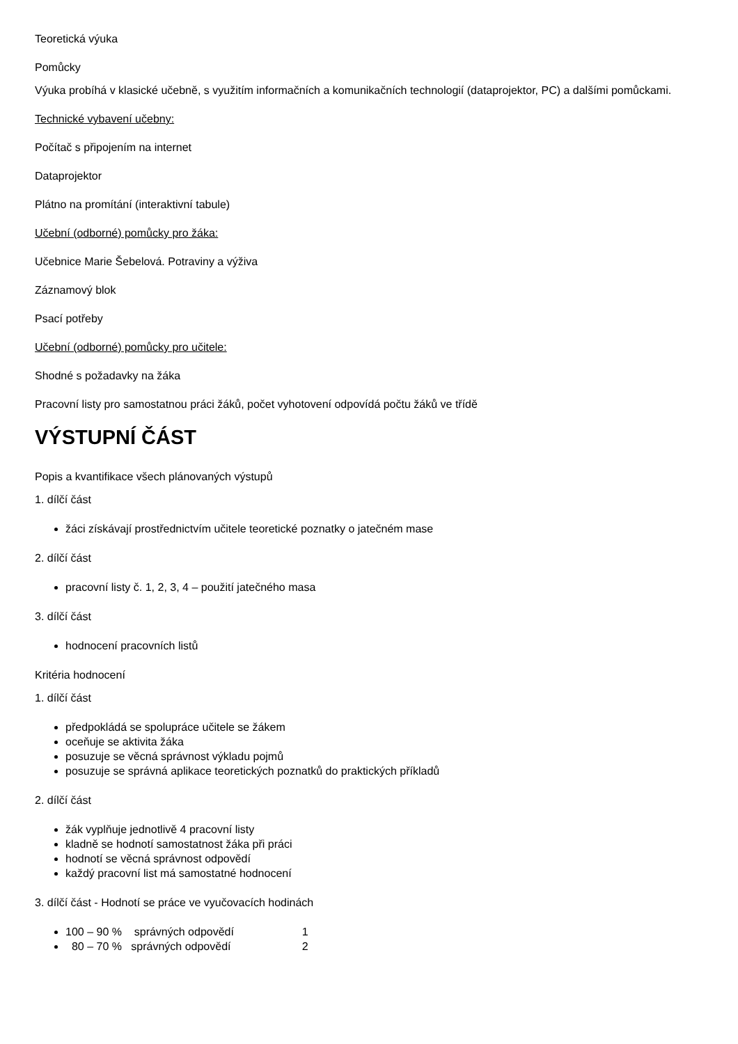Teoretická výuka
Pomůcky
Výuka probíhá v klasické učebně, s využitím informačních a komunikačních technologií (dataprojektor, PC) a dalšími pomůckami.
Technické vybavení učebny:
Počítač s připojením na internet
Dataprojektor
Plátno na promítání (interaktivní tabule)
Učební (odborné) pomůcky pro žáka:
Učebnice Marie Šebelová. Potraviny a výživa
Záznamový blok
Psací potřeby
Učební (odborné) pomůcky pro učitele:
Shodné s požadavky na žáka
Pracovní listy pro samostatnou práci žáků, počet vyhotovení odpovídá počtu žáků ve třídě
VÝSTUPNÍ ČÁST
Popis a kvantifikace všech plánovaných výstupů
1. dílčí část
žáci získávají prostřednictvím učitele teoretické poznatky o jatečném mase
2. dílčí část
pracovní listy č. 1, 2, 3, 4 – použití jatečného masa
3. dílčí část
hodnocení pracovních listů
Kritéria hodnocení
1. dílčí část
předpokládá se spolupráce učitele se žákem
oceňuje se aktivita žáka
posuzuje se věcná správnost výkladu pojmů
posuzuje se správná aplikace teoretických poznatků do praktických příkladů
2. dílčí část
žák vyplňuje jednotlivě 4 pracovní listy
kladně se hodnotí samostatnost žáka při práci
hodnotí se věcná správnost odpovědí
každý pracovní list má samostatné hodnocení
3. dílčí část - Hodnotí se práce ve vyučovacích hodinách
100 – 90 % správných odpovědí 1
80 – 70 % správných odpovědí 2